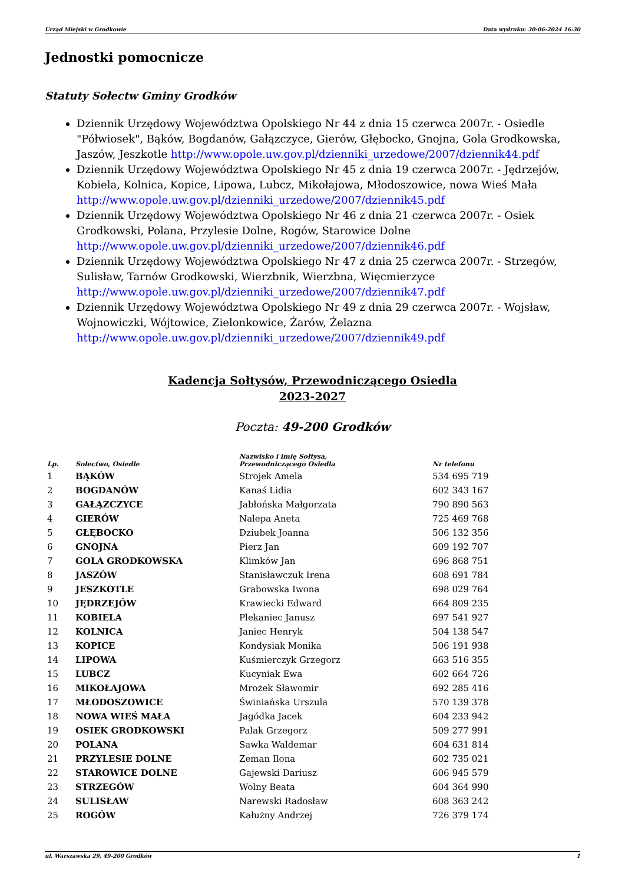Urząd Miejski w Grodkowie Data wydruku: 30-06-2024 16:30
Jednostki pomocnicze
Statuty Sołectw Gminy Grodków
Dziennik Urzędowy Województwa Opolskiego Nr 44 z dnia 15 czerwca 2007r. - Osiedle "Półwiosek", Bąków, Bogdanów, Gałązczyce, Gierów, Głębocko, Gnojna, Gola Grodkowska, Jaszów, Jeszkotle http://www.opole.uw.gov.pl/dzienniki_urzedowe/2007/dziennik44.pdf
Dziennik Urzędowy Województwa Opolskiego Nr 45 z dnia 19 czerwca 2007r. - Jędrzejów, Kobiela, Kolnica, Kopice, Lipowa, Lubcz, Mikołajowa, Młodoszowice, nowa Wieś Mała http://www.opole.uw.gov.pl/dzienniki_urzedowe/2007/dziennik45.pdf
Dziennik Urzędowy Województwa Opolskiego Nr 46 z dnia 21 czerwca 2007r. - Osiek Grodkowski, Polana, Przylesie Dolne, Rogów, Starowice Dolne http://www.opole.uw.gov.pl/dzienniki_urzedowe/2007/dziennik46.pdf
Dziennik Urzędowy Województwa Opolskiego Nr 47 z dnia 25 czerwca 2007r. - Strzegów, Sulisław, Tarnów Grodkowski, Wierzbnik, Wierzbna, Więcmierzyce http://www.opole.uw.gov.pl/dzienniki_urzedowe/2007/dziennik47.pdf
Dziennik Urzędowy Województwa Opolskiego Nr 49 z dnia 29 czerwca 2007r. - Wojsław, Wojnowiczki, Wójtowice, Zielonkowice, Żarów, Żelazna http://www.opole.uw.gov.pl/dzienniki_urzedowe/2007/dziennik49.pdf
Kadencja Sołtysów, Przewodniczącego Osiedla
2023-2027
Poczta: 49-200 Grodków
| Lp. | Sołectwo, Osiedle | Nazwisko i imię Sołtysa, Przewodniczącego Osiedla | Nr telefonu |
| --- | --- | --- | --- |
| 1 | BĄKÓW | Strojek Amela | 534 695 719 |
| 2 | BOGDANÓW | Kanaś Lidia | 602 343 167 |
| 3 | GAŁĄZCZYCE | Jabłońska Małgorzata | 790 890 563 |
| 4 | GIERÓW | Nalepa Aneta | 725 469 768 |
| 5 | GŁĘBOCKO | Dziubek Joanna | 506 132 356 |
| 6 | GNOJNA | Pierz Jan | 609 192 707 |
| 7 | GOLA GRODKOWSKA | Klimków Jan | 696 868 751 |
| 8 | JASZÓW | Stanisławczuk Irena | 608 691 784 |
| 9 | JESZKOTLE | Grabowska Iwona | 698 029 764 |
| 10 | JĘDRZEJÓW | Krawiecki Edward | 664 809 235 |
| 11 | KOBIELA | Plekaniec Janusz | 697 541 927 |
| 12 | KOLNICA | Janiec Henryk | 504 138 547 |
| 13 | KOPICE | Kondysiak Monika | 506 191 938 |
| 14 | LIPOWA | Kuśmierczyk Grzegorz | 663 516 355 |
| 15 | LUBCZ | Kucyniak Ewa | 602 664 726 |
| 16 | MIKOŁAJOWA | Mrożek Sławomir | 692 285 416 |
| 17 | MŁODOSZOWICE | Świniańska Urszula | 570 139 378 |
| 18 | NOWA WIEŚ MAŁA | Jagódka Jacek | 604 233 942 |
| 19 | OSIEK GRODKOWSKI | Palak Grzegorz | 509 277 991 |
| 20 | POLANA | Sawka Waldemar | 604 631 814 |
| 21 | PRZYLESIE DOLNE | Zeman Ilona | 602 735 021 |
| 22 | STAROWICE DOLNE | Gajewski Dariusz | 606 945 579 |
| 23 | STRZEGÓW | Wolny Beata | 604 364 990 |
| 24 | SULISŁAW | Narewski Radosław | 608 363 242 |
| 25 | ROGÓW | Kałużny Andrzej | 726 379 174 |
ul. Warszawska 29, 49-200 Grodków 1